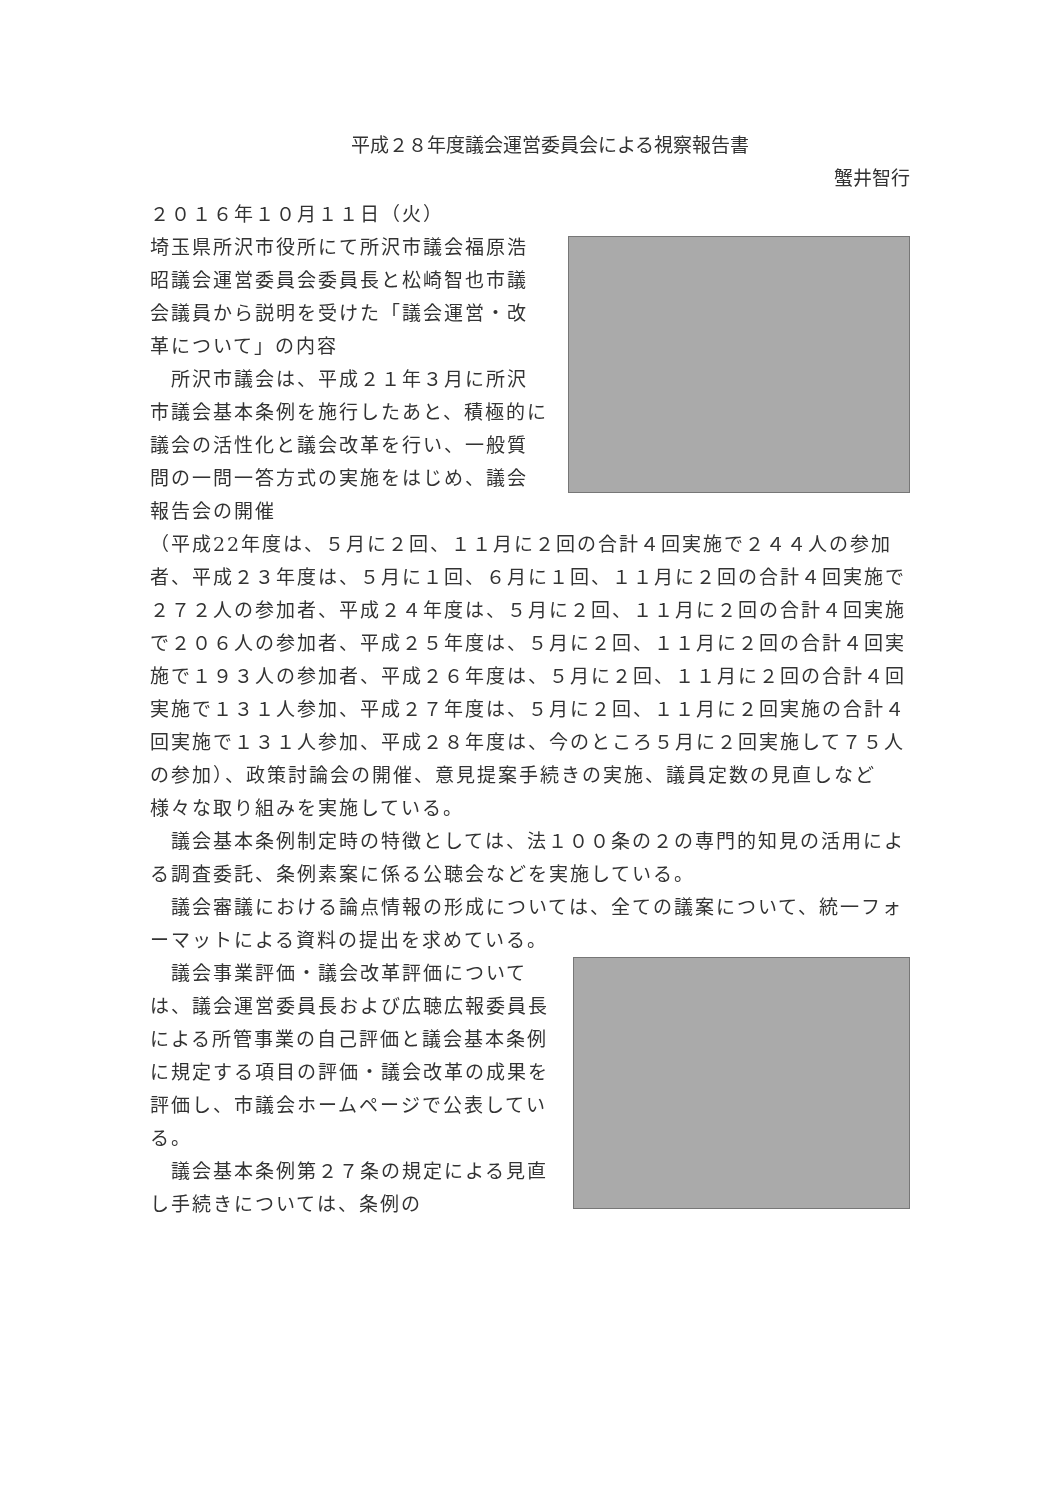平成２８年度議会運営委員会による視察報告書
蟹井智行
２０１６年１０月１１日（火）
埼玉県所沢市役所にて所沢市議会福原浩昭議会運営委員会委員長と松崎智也市議会議員から説明を受けた「議会運営・改革について」の内容
　所沢市議会は、平成２１年３月に所沢市議会基本条例を施行したあと、積極的に議会の活性化と議会改革を行い、一般質問の一問一答方式の実施をはじめ、議会報告会の開催
（平成22年度は、５月に２回、１１月に２回の合計４回実施で２４４人の参加者、平成２３年度は、５月に１回、６月に１回、１１月に２回の合計４回実施で２７２人の参加者、平成２４年度は、５月に２回、１１月に２回の合計４回実施で２０６人の参加者、平成２５年度は、５月に２回、１１月に２回の合計４回実施で１９３人の参加者、平成２６年度は、５月に２回、１１月に２回の合計４回実施で１３１人参加、平成２７年度は、５月に２回、１１月に２回実施の合計４回実施で１３１人参加、平成２８年度は、今のところ５月に２回実施して７５人の参加）、政策討論会の開催、意見提案手続きの実施、議員定数の見直しなど様々な取り組みを実施している。
　議会基本条例制定時の特徴としては、法１００条の２の専門的知見の活用による調査委託、条例素案に係る公聴会などを実施している。
　議会審議における論点情報の形成については、全ての議案について、統一フォーマットによる資料の提出を求めている。
　議会事業評価・議会改革評価については、議会運営委員長および広聴広報委員長による所管事業の自己評価と議会基本条例に規定する項目の評価・議会改革の成果を評価し、市議会ホームページで公表している。
　議会基本条例第２７条の規定による見直し手続きについては、条例の